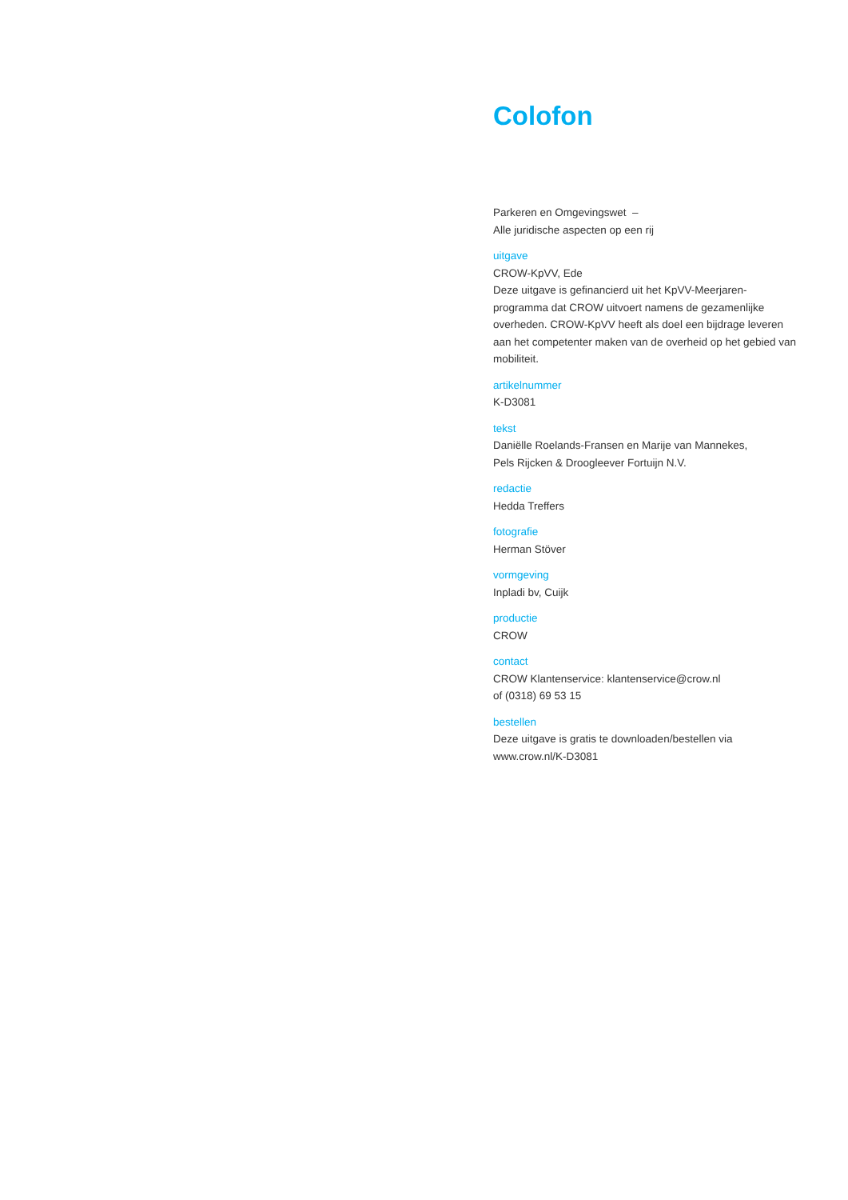Colofon
Parkeren en Omgevingswet –
Alle juridische aspecten op een rij
uitgave
CROW-KpVV, Ede
Deze uitgave is gefinancierd uit het KpVV-Meerjaren­programma dat CROW uitvoert namens de gezamenlijke overheden. CROW-KpVV heeft als doel een bijdrage leveren aan het competenter maken van de overheid op het gebied van mobiliteit.
artikelnummer
K-D3081
tekst
Daniëlle Roelands-Fransen en Marije van Mannekes,
Pels Rijcken & Droogleever Fortuijn N.V.
redactie
Hedda Treffers
fotografie
Herman Stöver
vormgeving
Inpladi bv, Cuijk
productie
CROW
contact
CROW Klantenservice: klantenservice@crow.nl
of (0318) 69 53 15
bestellen
Deze uitgave is gratis te downloaden/bestellen via
www.crow.nl/K-D3081